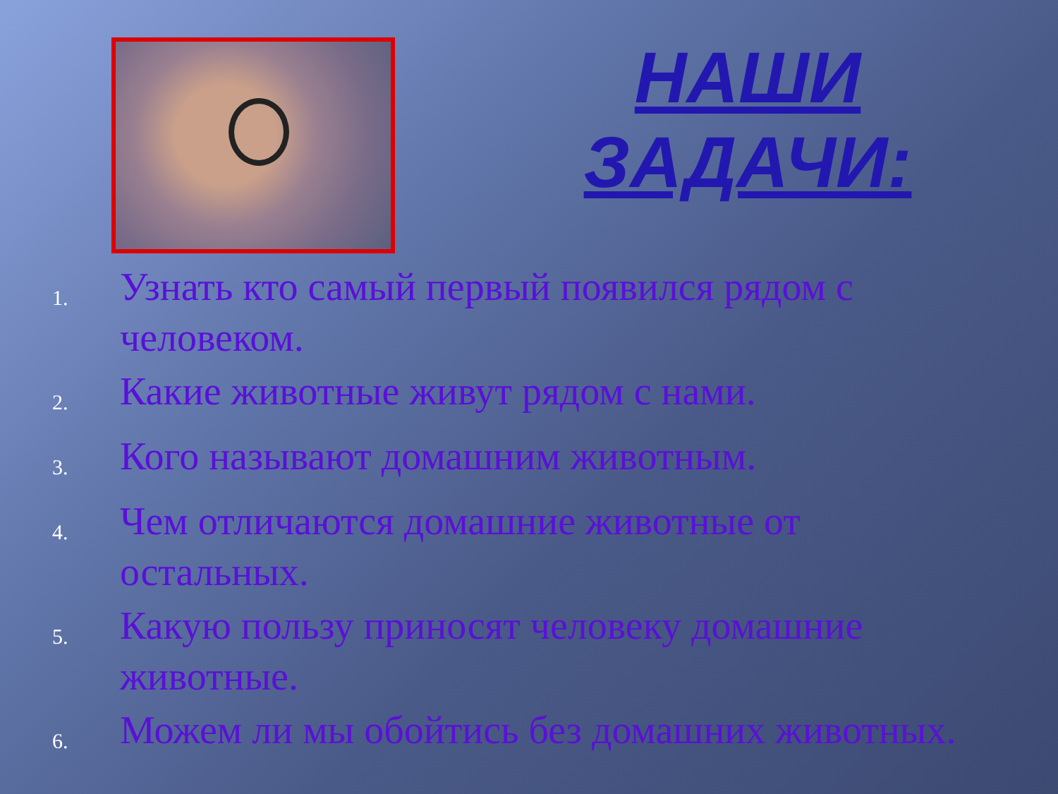НАШИ
ЗАДАЧИ:
1. Узнать кто самый первый появился рядом с человеком.
2. Какие животные живут рядом с нами.
3. Кого называют домашним животным.
4. Чем отличаются домашние животные от остальных.
5. Какую пользу приносят человеку домашние животные.
6. Можем ли мы обойтись без домашних животных.